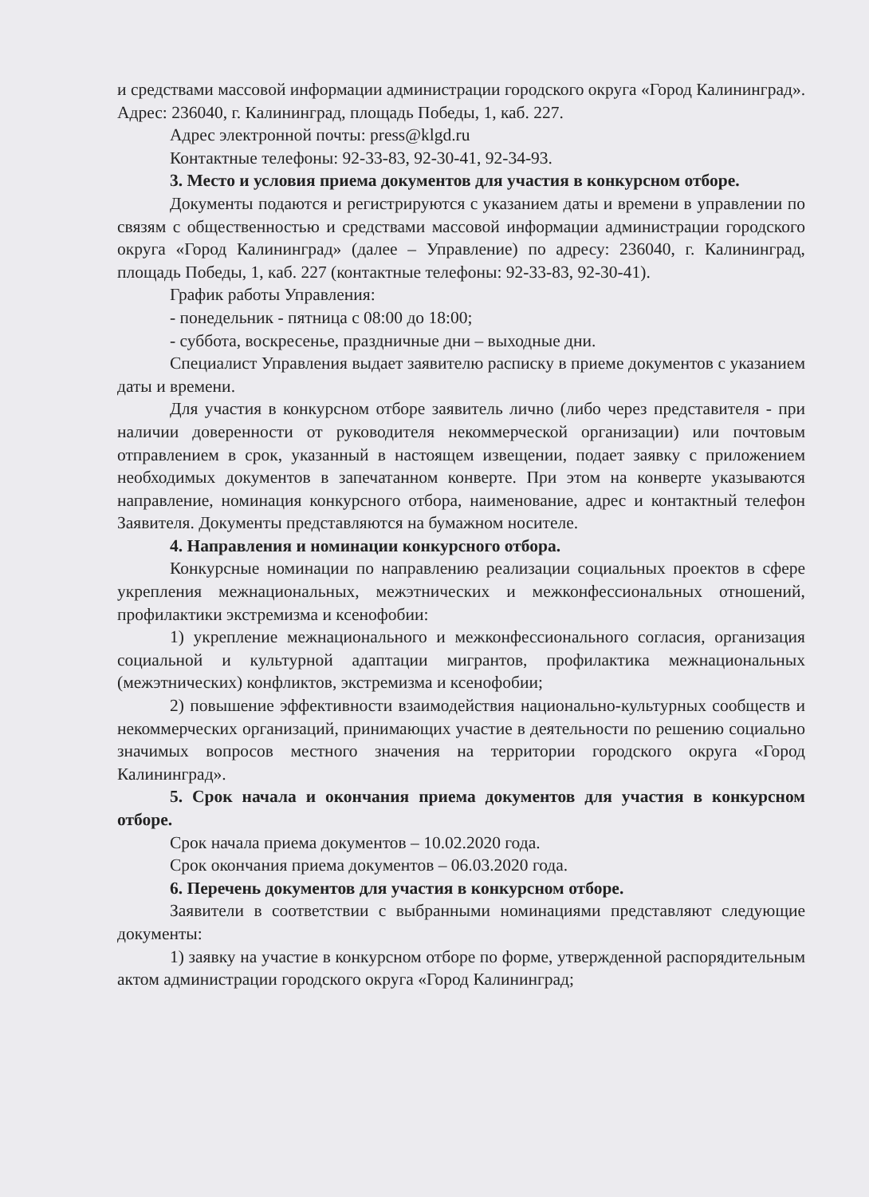и средствами массовой информации администрации городского округа «Город Калининград». Адрес: 236040, г. Калининград, площадь Победы, 1, каб. 227.
Адрес электронной почты: press@klgd.ru
Контактные телефоны: 92-33-83, 92-30-41, 92-34-93.
3. Место и условия приема документов для участия в конкурсном отборе.
Документы подаются и регистрируются с указанием даты и времени в управлении по связям с общественностью и средствами массовой информации администрации городского округа «Город Калининград» (далее – Управление) по адресу: 236040, г. Калининград, площадь Победы, 1, каб. 227 (контактные телефоны: 92-33-83, 92-30-41).
График работы Управления:
- понедельник - пятница с 08:00 до 18:00;
- суббота, воскресенье, праздничные дни – выходные дни.
Специалист Управления выдает заявителю расписку в приеме документов с указанием даты и времени.
Для участия в конкурсном отборе заявитель лично (либо через представителя - при наличии доверенности от руководителя некоммерческой организации) или почтовым отправлением в срок, указанный в настоящем извещении, подает заявку с приложением необходимых документов в запечатанном конверте. При этом на конверте указываются направление, номинация конкурсного отбора, наименование, адрес и контактный телефон Заявителя. Документы представляются на бумажном носителе.
4. Направления и номинации конкурсного отбора.
Конкурсные номинации по направлению реализации социальных проектов в сфере укрепления межнациональных, межэтнических и межконфессиональных отношений, профилактики экстремизма и ксенофобии:
1) укрепление межнационального и межконфессионального согласия, организация социальной и культурной адаптации мигрантов, профилактика межнациональных (межэтнических) конфликтов, экстремизма и ксенофобии;
2) повышение эффективности взаимодействия национально-культурных сообществ и некоммерческих организаций, принимающих участие в деятельности по решению социально значимых вопросов местного значения на территории городского округа «Город Калининград».
5. Срок начала и окончания приема документов для участия в конкурсном отборе.
Срок начала приема документов – 10.02.2020 года.
Срок окончания приема документов – 06.03.2020 года.
6. Перечень документов для участия в конкурсном отборе.
Заявители в соответствии с выбранными номинациями представляют следующие документы:
1) заявку на участие в конкурсном отборе по форме, утвержденной распорядительным актом администрации городского округа «Город Калининград;